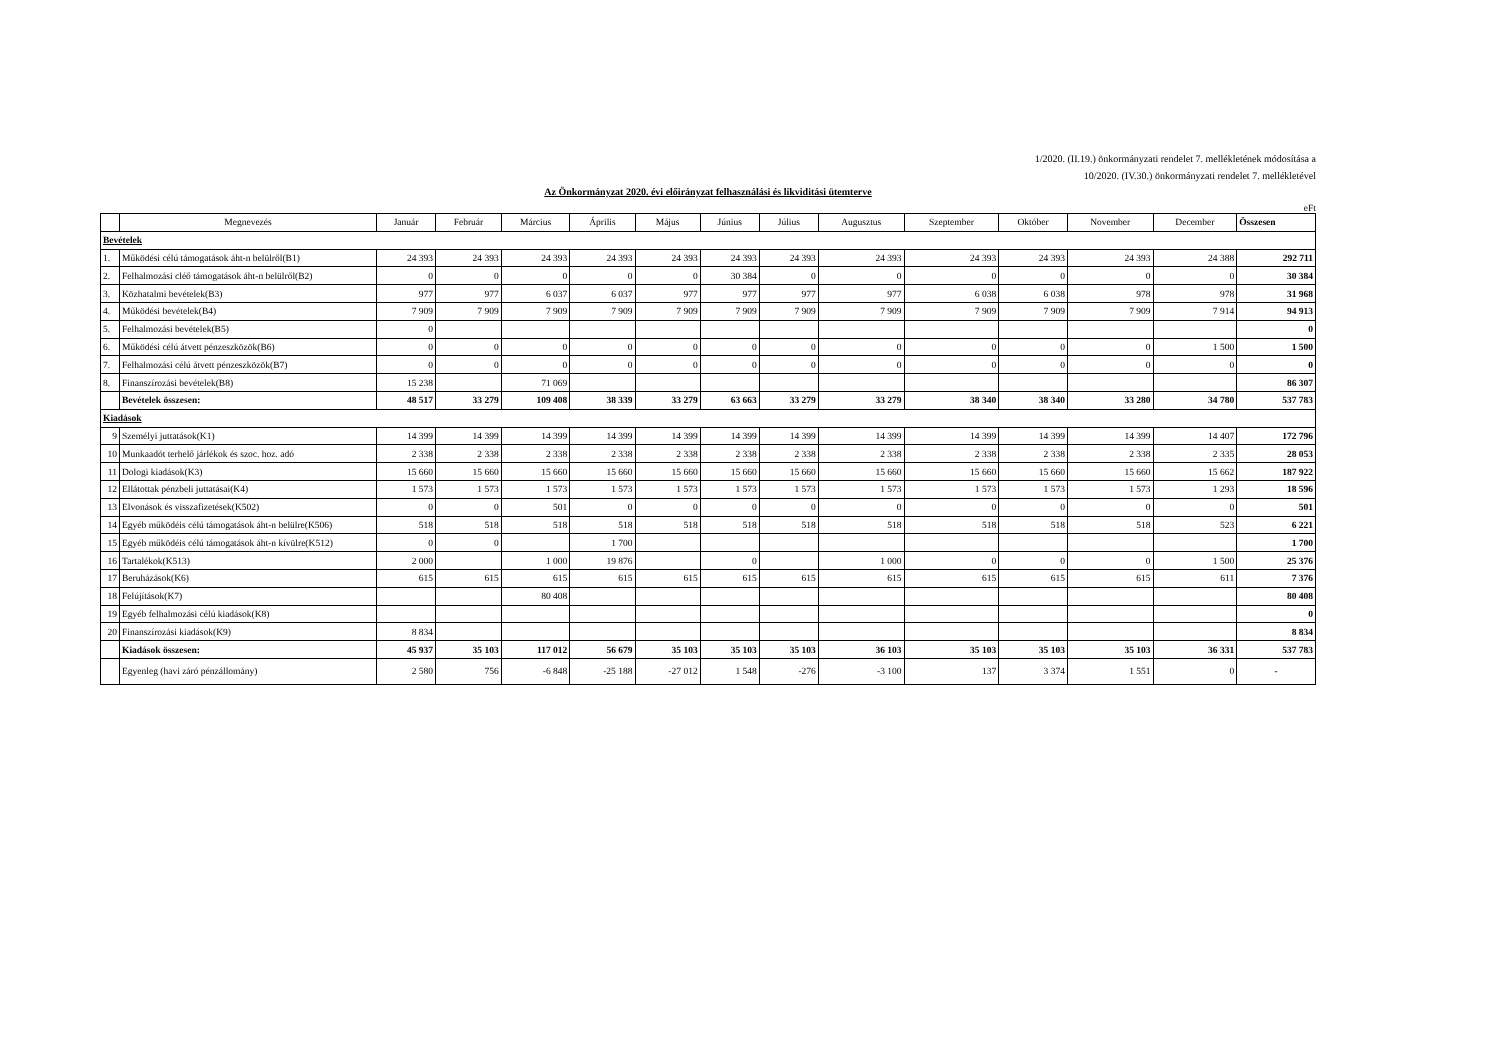1/2020. (II.19.) önkormányzati rendelet 7. mellékletének módosítása a
10/2020. (IV.30.) önkormányzati rendelet 7. mellékletével
Az Önkormányzat 2020. évi előirányzat felhasználási és likviditási ütemterve
eFt
| | Megnevezés | Január | Február | Március | Április | Május | Június | Július | Augusztus | Szeptember | Október | November | December | Összesen |
| --- | --- | --- | --- | --- | --- | --- | --- | --- | --- | --- | --- | --- | --- | --- |
| Bevételek | | | | | | | | | | | | | | |
| 1. | Működési célú támogatások áht-n belülről(B1) | 24 393 | 24 393 | 24 393 | 24 393 | 24 393 | 24 393 | 24 393 | 24 393 | 24 393 | 24 393 | 24 393 | 24 388 | 292 711 |
| 2. | Felhalmozási cléő támogatások áht-n belülről(B2) | 0 | 0 | 0 | 0 | 0 | 30 384 | 0 | 0 | 0 | 0 | 0 | 0 | 30 384 |
| 3. | Közhatalmi bevételek(B3) | 977 | 977 | 6 037 | 6 037 | 977 | 977 | 977 | 977 | 6 038 | 6 038 | 978 | 978 | 31 968 |
| 4. | Működési bevételek(B4) | 7 909 | 7 909 | 7 909 | 7 909 | 7 909 | 7 909 | 7 909 | 7 909 | 7 909 | 7 909 | 7 909 | 7 914 | 94 913 |
| 5. | Felhalmozási bevételek(B5) | 0 | | | | | | | | | | | | 0 |
| 6. | Működési célú átvett pénzeszközök(B6) | 0 | 0 | 0 | 0 | 0 | 0 | 0 | 0 | 0 | 0 | 0 | 1 500 | 1 500 |
| 7. | Felhalmozási célú átvett pénzeszközök(B7) | 0 | 0 | 0 | 0 | 0 | 0 | 0 | 0 | 0 | 0 | 0 | 0 | 0 |
| 8. | Finanszírozási bevételek(B8) | 15 238 | | 71 069 | | | | | | | | | | 86 307 |
| | Bevételek összesen: | 48 517 | 33 279 | 109 408 | 38 339 | 33 279 | 63 663 | 33 279 | 33 279 | 38 340 | 38 340 | 33 280 | 34 780 | 537 783 |
| Kiadások | | | | | | | | | | | | | | |
| 9 | Személyi juttatások(K1) | 14 399 | 14 399 | 14 399 | 14 399 | 14 399 | 14 399 | 14 399 | 14 399 | 14 399 | 14 399 | 14 399 | 14 407 | 172 796 |
| 10 | Munkaadót terhelő járlékok és szoc. hoz. adó | 2 338 | 2 338 | 2 338 | 2 338 | 2 338 | 2 338 | 2 338 | 2 338 | 2 338 | 2 338 | 2 338 | 2 335 | 28 053 |
| 11 | Dologi kiadások(K3) | 15 660 | 15 660 | 15 660 | 15 660 | 15 660 | 15 660 | 15 660 | 15 660 | 15 660 | 15 660 | 15 660 | 15 662 | 187 922 |
| 12 | Ellátottak pénzbeli juttatásai(K4) | 1 573 | 1 573 | 1 573 | 1 573 | 1 573 | 1 573 | 1 573 | 1 573 | 1 573 | 1 573 | 1 573 | 1 293 | 18 596 |
| 13 | Elvonások és visszafizetések(K502) | 0 | 0 | 501 | 0 | 0 | 0 | 0 | 0 | 0 | 0 | 0 | 0 | 501 |
| 14 | Egyéb működéis célú támogatások áht-n belülre(K506) | 518 | 518 | 518 | 518 | 518 | 518 | 518 | 518 | 518 | 518 | 518 | 523 | 6 221 |
| 15 | Egyéb működéis célú támogatások áht-n kívülre(K512) | 0 | 0 | | 1 700 | | | | | | | | | 1 700 |
| 16 | Tartalékok(K513) | 2 000 | | 1 000 | 19 876 | | 0 | | 1 000 | 0 | 0 | 0 | 1 500 | 25 376 |
| 17 | Beruházások(K6) | 615 | 615 | 615 | 615 | 615 | 615 | 615 | 615 | 615 | 615 | 615 | 611 | 7 376 |
| 18 | Felújítások(K7) | | | 80 408 | | | | | | | | | | 80 408 |
| 19 | Egyéb felhalmozási célú kiadások(K8) | | | | | | | | | | | | | 0 |
| 20 | Finanszírozási kiadások(K9) | 8 834 | | | | | | | | | | | | 8 834 |
| | Kiadások összesen: | 45 937 | 35 103 | 117 012 | 56 679 | 35 103 | 35 103 | 35 103 | 36 103 | 35 103 | 35 103 | 35 103 | 36 331 | 537 783 |
| | Egyenleg (havi záró pénzállomány) | 2 580 | 756 | -6 848 | -25 188 | -27 012 | 1 548 | -276 | -3 100 | 137 | 3 374 | 1 551 | 0 | - |